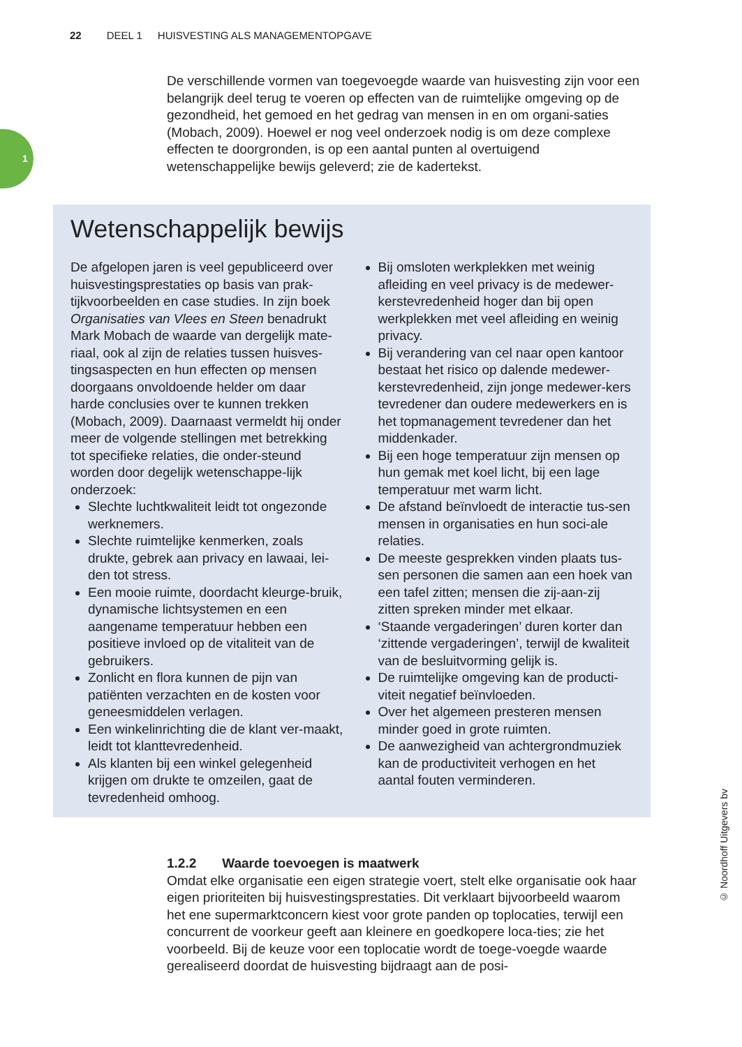22 DEEL 1 HUISVESTING ALS MANAGEMENTOPGAVE
1
De verschillende vormen van toegevoegde waarde van huisvesting zijn voor een belangrijk deel terug te voeren op effecten van de ruimtelijke omgeving op de gezondheid, het gemoed en het gedrag van mensen in en om organi-saties (Mobach, 2009). Hoewel er nog veel onderzoek nodig is om deze complexe effecten te doorgronden, is op een aantal punten al overtuigend wetenschappelijke bewijs geleverd; zie de kadertekst.
Wetenschappelijk bewijs
De afgelopen jaren is veel gepubliceerd over huisvestingsprestaties op basis van prak-tijkvoorbeelden en case studies. In zijn boek Organisaties van Vlees en Steen benadrukt Mark Mobach de waarde van dergelijk mate-riaal, ook al zijn de relaties tussen huisves-tingsaspecten en hun effecten op mensen doorgaans onvoldoende helder om daar harde conclusies over te kunnen trekken (Mobach, 2009). Daarnaast vermeldt hij onder meer de volgende stellingen met betrekking tot specifieke relaties, die onder-steund worden door degelijk wetenschappe-lijk onderzoek:
Slechte luchtkwaliteit leidt tot ongezonde werknemers.
Slechte ruimtelijke kenmerken, zoals drukte, gebrek aan privacy en lawaai, lei-den tot stress.
Een mooie ruimte, doordacht kleurge-bruik, dynamische lichtsystemen en een aangename temperatuur hebben een positieve invloed op de vitaliteit van de gebruikers.
Zonlicht en flora kunnen de pijn van patiënten verzachten en de kosten voor geneesmiddelen verlagen.
Een winkelinrichting die de klant ver-maakt, leidt tot klanttevredenheid.
Als klanten bij een winkel gelegenheid krijgen om drukte te omzeilen, gaat de tevredenheid omhoog.
Bij omsloten werkplekken met weinig afleiding en veel privacy is de medewer-kerstevredenheid hoger dan bij open werkplekken met veel afleiding en weinig privacy.
Bij verandering van cel naar open kantoor bestaat het risico op dalende medewer-kerstevredenheid, zijn jonge medewer-kers tevredener dan oudere medewerkers en is het topmanagement tevredener dan het middenkader.
Bij een hoge temperatuur zijn mensen op hun gemak met koel licht, bij een lage temperatuur met warm licht.
De afstand beïnvloedt de interactie tus-sen mensen in organisaties en hun soci-ale relaties.
De meeste gesprekken vinden plaats tus-sen personen die samen aan een hoek van een tafel zitten; mensen die zij-aan-zij zitten spreken minder met elkaar.
‘Staande vergaderingen’ duren korter dan ‘zittende vergaderingen’, terwijl de kwaliteit van de besluitvorming gelijk is.
De ruimtelijke omgeving kan de producti-viteit negatief beïnvloeden.
Over het algemeen presteren mensen minder goed in grote ruimten.
De aanwezigheid van achtergrondmuziek kan de productiviteit verhogen en het aantal fouten verminderen.
1.2.2 Waarde toevoegen is maatwerk
Omdat elke organisatie een eigen strategie voert, stelt elke organisatie ook haar eigen prioriteiten bij huisvestingsprestaties. Dit verklaart bijvoorbeeld waarom het ene supermarktconcern kiest voor grote panden op toplocaties, terwijl een concurrent de voorkeur geeft aan kleinere en goedkopere loca-ties; zie het voorbeeld. Bij de keuze voor een toplocatie wordt de toege-voegde waarde gerealiseerd doordat de huisvesting bijdraagt aan de posi-
© Noordhoff Uitgevers bv